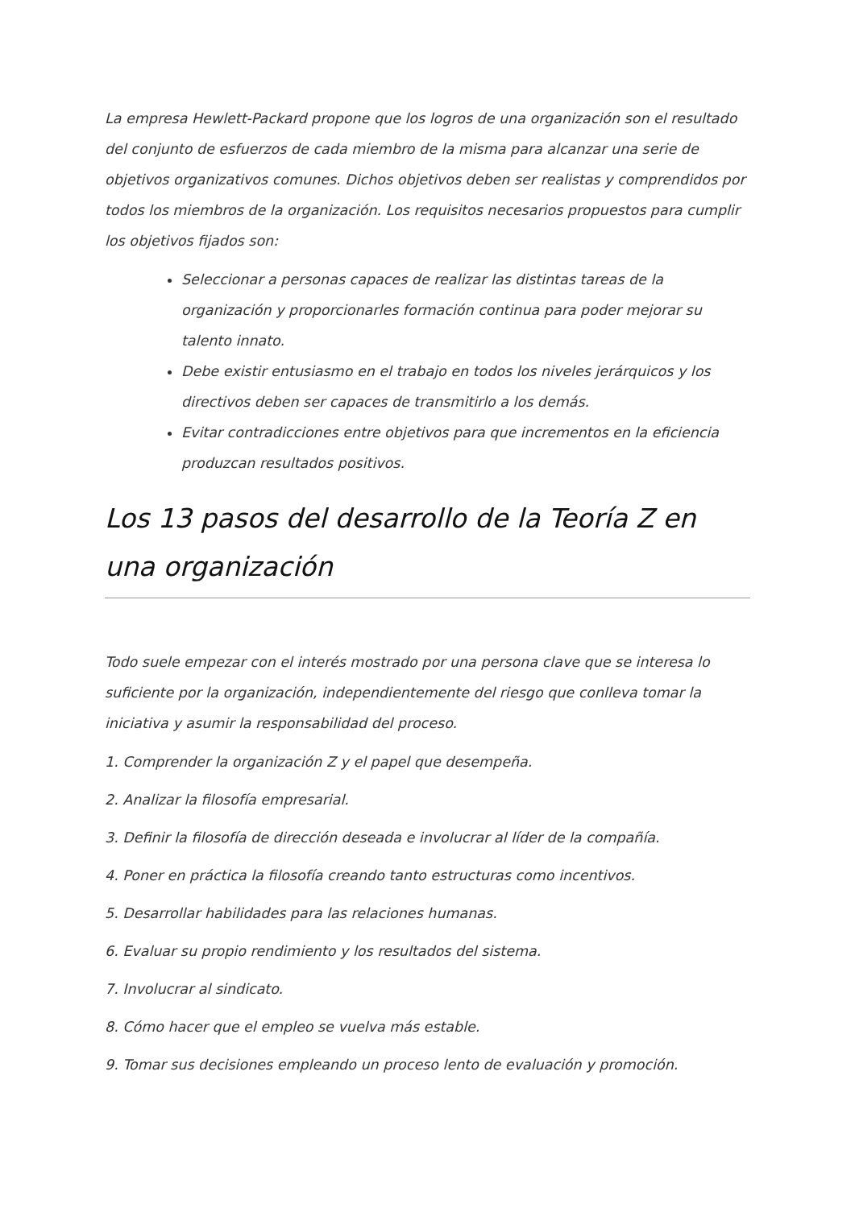La empresa Hewlett-Packard propone que los logros de una organización son el resultado del conjunto de esfuerzos de cada miembro de la misma para alcanzar una serie de objetivos organizativos comunes. Dichos objetivos deben ser realistas y comprendidos por todos los miembros de la organización. Los requisitos necesarios propuestos para cumplir los objetivos fijados son:
Seleccionar a personas capaces de realizar las distintas tareas de la organización y proporcionarles formación continua para poder mejorar su talento innato.
Debe existir entusiasmo en el trabajo en todos los niveles jerárquicos y los directivos deben ser capaces de transmitirlo a los demás.
Evitar contradicciones entre objetivos para que incrementos en la eficiencia produzcan resultados positivos.
Los 13 pasos del desarrollo de la Teoría Z en una organización
Todo suele empezar con el interés mostrado por una persona clave que se interesa lo suficiente por la organización, independientemente del riesgo que conlleva tomar la iniciativa y asumir la responsabilidad del proceso.
1. Comprender la organización Z y el papel que desempeña.
2. Analizar la filosofía empresarial.
3. Definir la filosofía de dirección deseada e involucrar al líder de la compañía.
4. Poner en práctica la filosofía creando tanto estructuras como incentivos.
5. Desarrollar habilidades para las relaciones humanas.
6. Evaluar su propio rendimiento y los resultados del sistema.
7. Involucrar al sindicato.
8. Cómo hacer que el empleo se vuelva más estable.
9. Tomar sus decisiones empleando un proceso lento de evaluación y promoción.